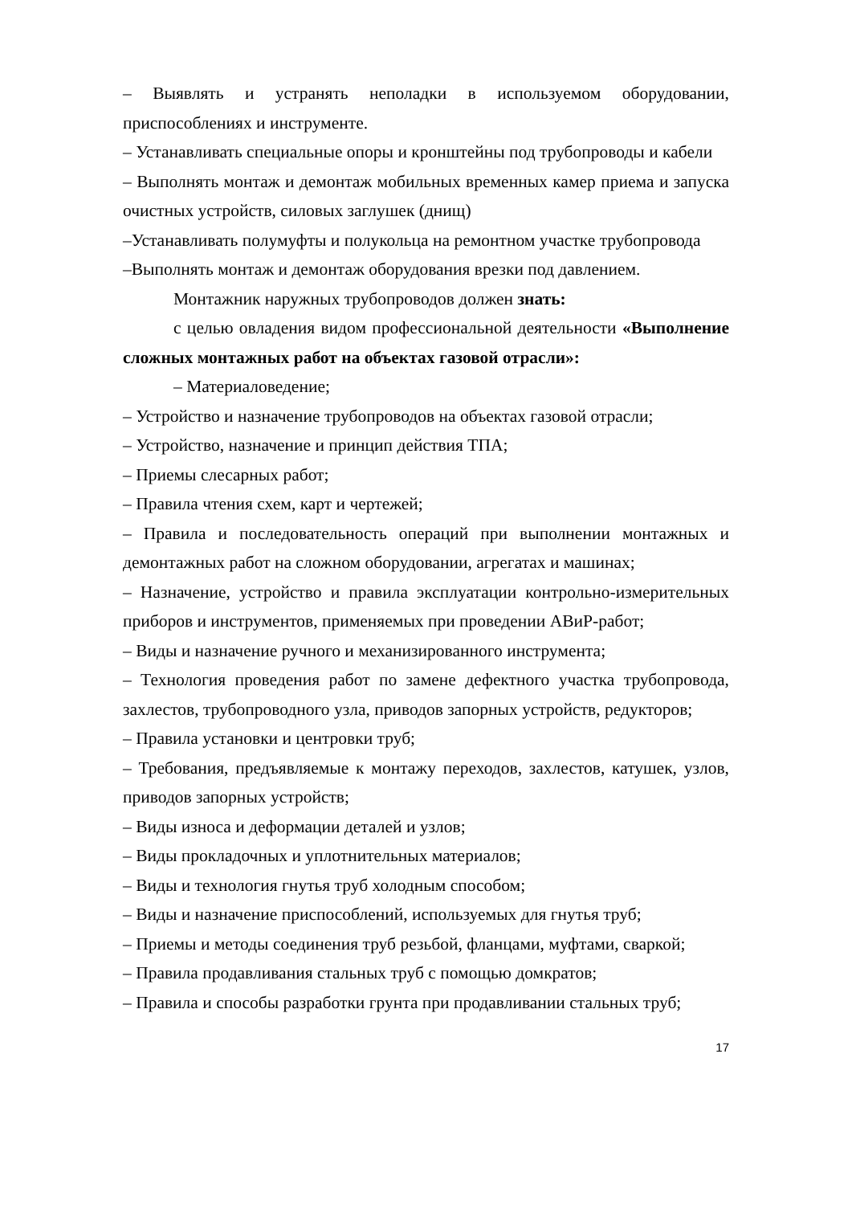– Выявлять и устранять неполадки в используемом оборудовании, приспособлениях и инструменте.
– Устанавливать специальные опоры и кронштейны под трубопроводы и кабели
– Выполнять монтаж и демонтаж мобильных временных камер приема и запуска очистных устройств, силовых заглушек (днищ)
–Устанавливать полумуфты и полукольца на ремонтном участке трубопровода
–Выполнять монтаж и демонтаж оборудования врезки под давлением.
Монтажник наружных трубопроводов должен знать:
с целью овладения видом профессиональной деятельности «Выполнение сложных монтажных работ на объектах газовой отрасли»:
– Материаловедение;
– Устройство и назначение трубопроводов на объектах газовой отрасли;
– Устройство, назначение и принцип действия ТПА;
– Приемы слесарных работ;
– Правила чтения схем, карт и чертежей;
– Правила и последовательность операций при выполнении монтажных и демонтажных работ на сложном оборудовании, агрегатах и машинах;
– Назначение, устройство и правила эксплуатации контрольно-измерительных приборов и инструментов, применяемых при проведении АВиР-работ;
– Виды и назначение ручного и механизированного инструмента;
– Технология проведения работ по замене дефектного участка трубопровода, захлестов, трубопроводного узла, приводов запорных устройств, редукторов;
– Правила установки и центровки труб;
– Требования, предъявляемые к монтажу переходов, захлестов, катушек, узлов, приводов запорных устройств;
– Виды износа и деформации деталей и узлов;
– Виды прокладочных и уплотнительных материалов;
– Виды и технология гнутья труб холодным способом;
– Виды и назначение приспособлений, используемых для гнутья труб;
– Приемы и методы соединения труб резьбой, фланцами, муфтами, сваркой;
– Правила продавливания стальных труб с помощью домкратов;
– Правила и способы разработки грунта при продавливании стальных труб;
17